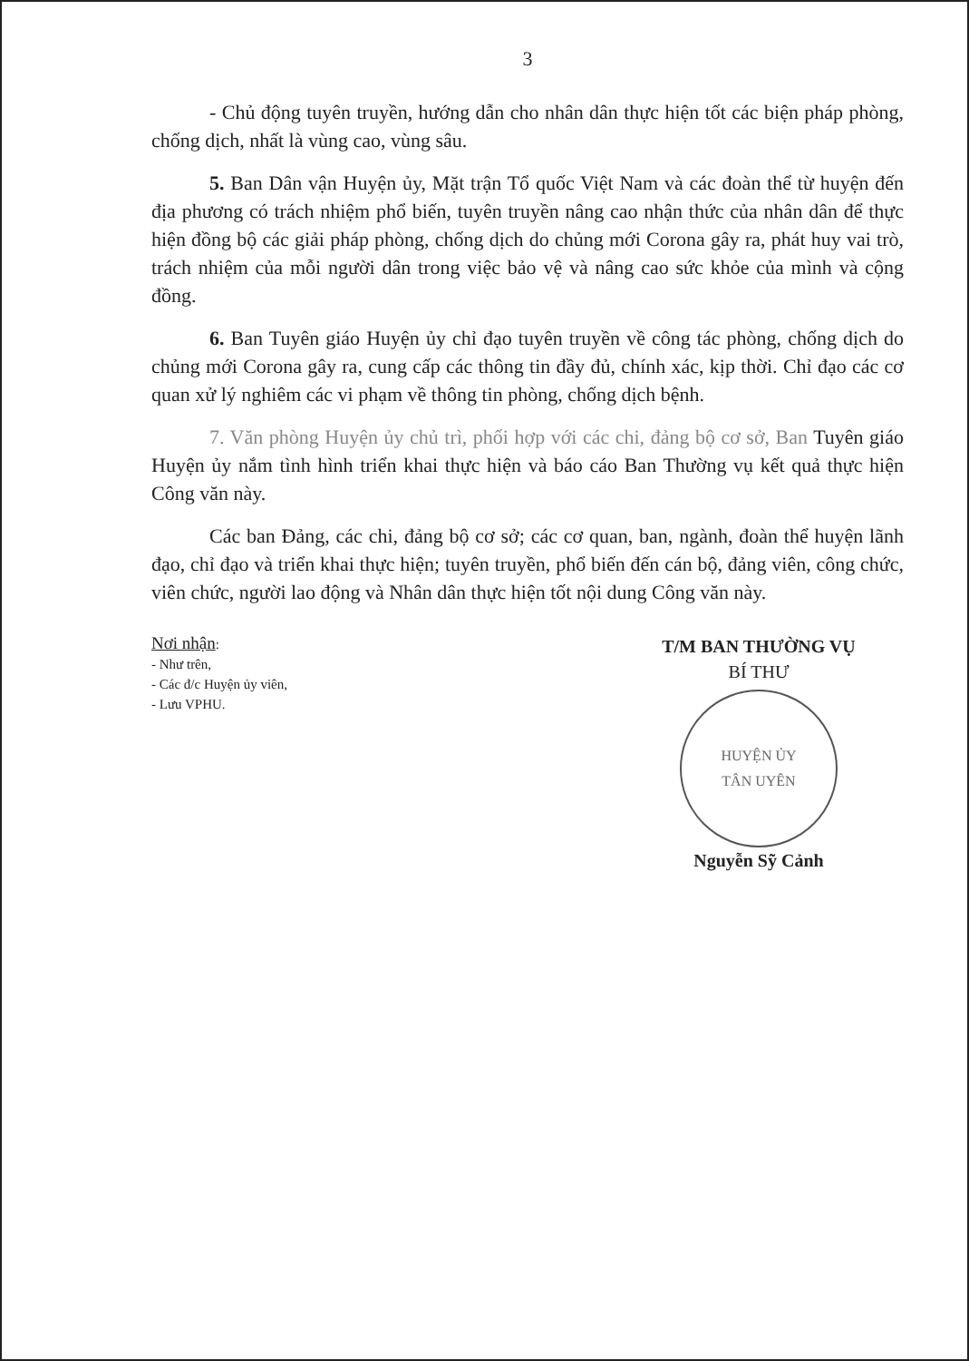3
- Chủ động tuyên truyền, hướng dẫn cho nhân dân thực hiện tốt các biện pháp phòng, chống dịch, nhất là vùng cao, vùng sâu.
5. Ban Dân vận Huyện ủy, Mặt trận Tổ quốc Việt Nam và các đoàn thể từ huyện đến địa phương có trách nhiệm phổ biến, tuyên truyền nâng cao nhận thức của nhân dân để thực hiện đồng bộ các giải pháp phòng, chống dịch do chủng mới Corona gây ra, phát huy vai trò, trách nhiệm của mỗi người dân trong việc bảo vệ và nâng cao sức khỏe của mình và cộng đồng.
6. Ban Tuyên giáo Huyện ủy chỉ đạo tuyên truyền về công tác phòng, chống dịch do chủng mới Corona gây ra, cung cấp các thông tin đầy đủ, chính xác, kịp thời. Chỉ đạo các cơ quan xử lý nghiêm các vi phạm về thông tin phòng, chống dịch bệnh.
7. Văn phòng Huyện ủy chủ trì, phối hợp với các chi, đảng bộ cơ sở, Ban Tuyên giáo Huyện ủy nắm tình hình triển khai thực hiện và báo cáo Ban Thường vụ kết quả thực hiện Công văn này.
Các ban Đảng, các chi, đảng bộ cơ sở; các cơ quan, ban, ngành, đoàn thể huyện lãnh đạo, chỉ đạo và triển khai thực hiện; tuyên truyền, phổ biến đến cán bộ, đảng viên, công chức, viên chức, người lao động và Nhân dân thực hiện tốt nội dung Công văn này.
Nơi nhận:
- Như trên,
- Các đ/c Huyện ủy viên,
- Lưu VPHU.
T/M BAN THƯỜNG VỤ
BÍ THƯ
HUYỆN ỦY
TÂN UYÊN
Nguyễn Sỹ Cảnh